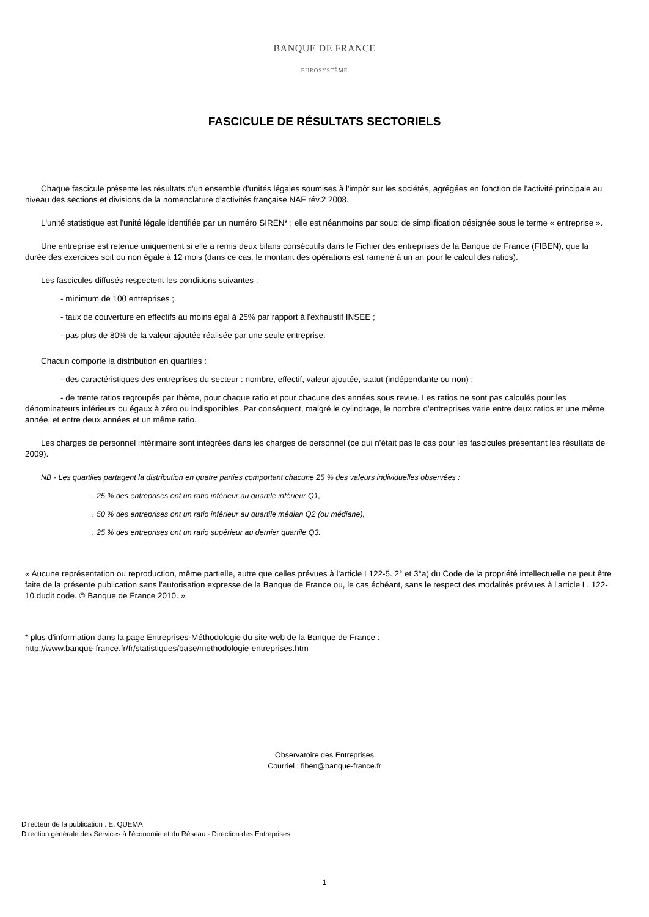BANQUE DE FRANCE
EUROSYSTÈME
FASCICULE DE RÉSULTATS SECTORIELS
Chaque fascicule présente les résultats d'un ensemble d'unités légales soumises à l'impôt sur les sociétés, agrégées en fonction de l'activité principale au niveau des sections et divisions de la nomenclature d'activités française NAF rév.2 2008.
L'unité statistique est l'unité légale identifiée par un numéro SIREN* ; elle est néanmoins par souci de simplification désignée sous le terme « entreprise ».
Une entreprise est retenue uniquement si elle a remis deux bilans consécutifs dans le Fichier des entreprises de la Banque de France (FIBEN), que la durée des exercices soit ou non égale à 12 mois (dans ce cas, le montant des opérations est ramené à un an pour le calcul des ratios).
Les fascicules diffusés respectent les conditions suivantes :
- minimum de 100 entreprises ;
- taux de couverture en effectifs au moins égal à 25% par rapport à l'exhaustif INSEE ;
- pas plus de 80% de la valeur ajoutée réalisée par une seule entreprise.
Chacun comporte la distribution en quartiles :
- des caractéristiques des entreprises du secteur : nombre, effectif, valeur ajoutée, statut (indépendante ou non) ;
- de trente ratios regroupés par thème, pour chaque ratio et pour chacune des années sous revue. Les ratios ne sont pas calculés pour les dénominateurs inférieurs ou égaux à zéro ou indisponibles. Par conséquent, malgré le cylindrage, le nombre d'entreprises varie entre deux ratios et une même année, et entre deux années et un même ratio.
Les charges de personnel intérimaire sont intégrées dans les charges de personnel (ce qui n'était pas le cas pour les fascicules présentant les résultats de 2009).
NB - Les quartiles partagent la distribution en quatre parties comportant chacune 25 % des valeurs individuelles observées :
. 25 % des entreprises ont un ratio inférieur au quartile inférieur Q1,
. 50 % des entreprises ont un ratio inférieur au quartile médian Q2 (ou médiane),
. 25 % des entreprises ont un ratio supérieur au dernier quartile Q3.
« Aucune représentation ou reproduction, même partielle, autre que celles prévues à l'article L122-5. 2° et 3°a) du Code de la propriété intellectuelle ne peut être faite de la présente publication sans l'autorisation expresse de la Banque de France ou, le cas échéant, sans le respect des modalités prévues à l'article L. 122-10 dudit code. © Banque de France 2010. »
* plus d'information dans la page Entreprises-Méthodologie du site web de la Banque de France :
http://www.banque-france.fr/fr/statistiques/base/methodologie-entreprises.htm
Observatoire des Entreprises
Courriel : fiben@banque-france.fr
Directeur de la publication : E. QUEMA
Direction générale des Services à l'économie et du Réseau - Direction des Entreprises
1